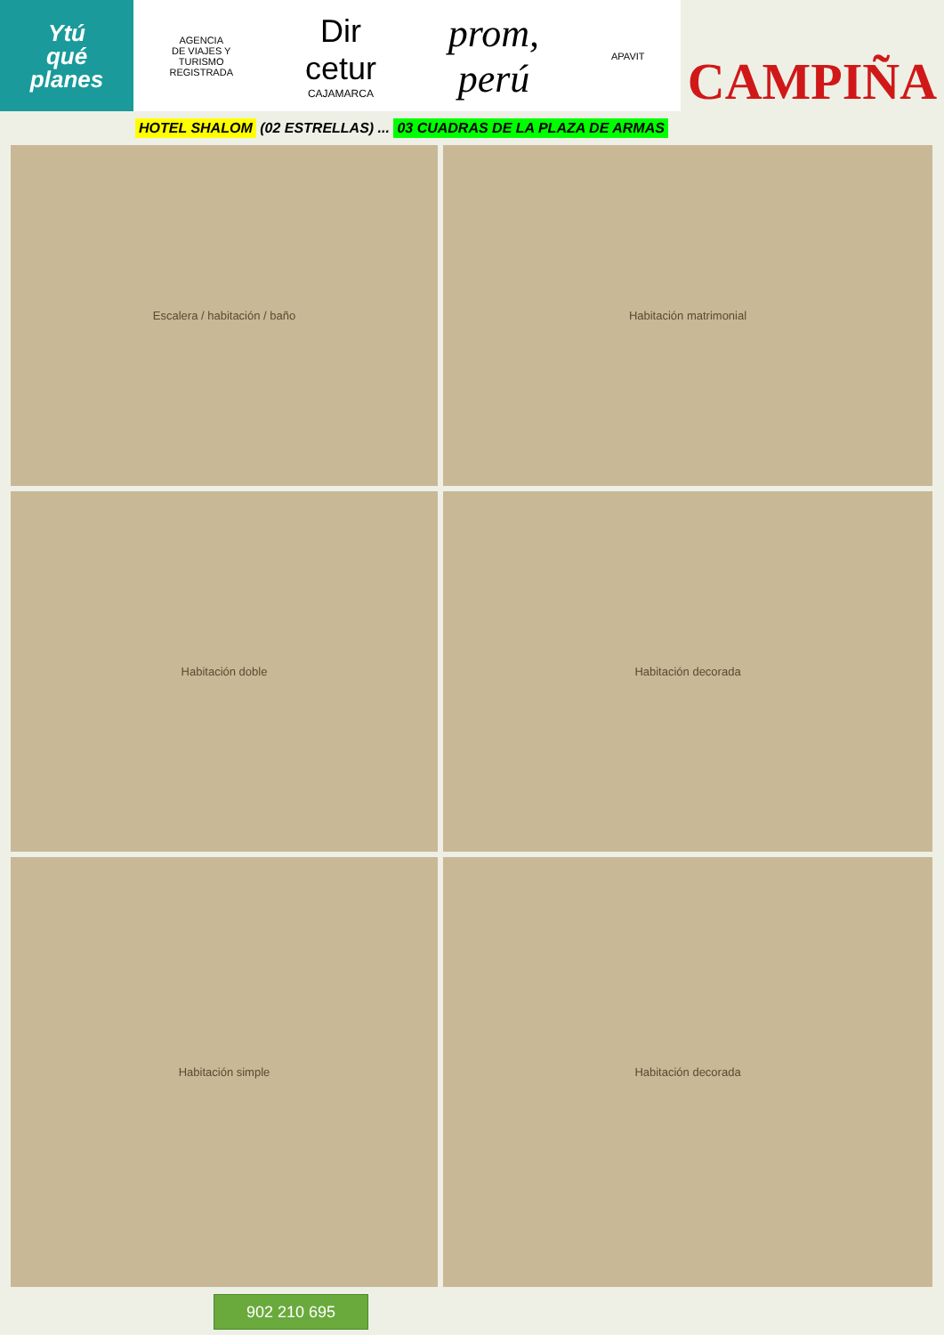Ytú
qué
planes
AGENCIA
DE VIAJES Y
TURISMO
REGISTRADA
Dir
cetur
CAJAMARCA
prom,
perú
APAVIT
CAMPIÑA
HOTEL SHALOM (02 ESTRELLAS) ... 03 CUADRAS DE LA PLAZA DE ARMAS
Escalera / habitación / baño
Habitación matrimonial
Habitación doble
Habitación decorada
Habitación simple
Habitación decorada
902 210 695